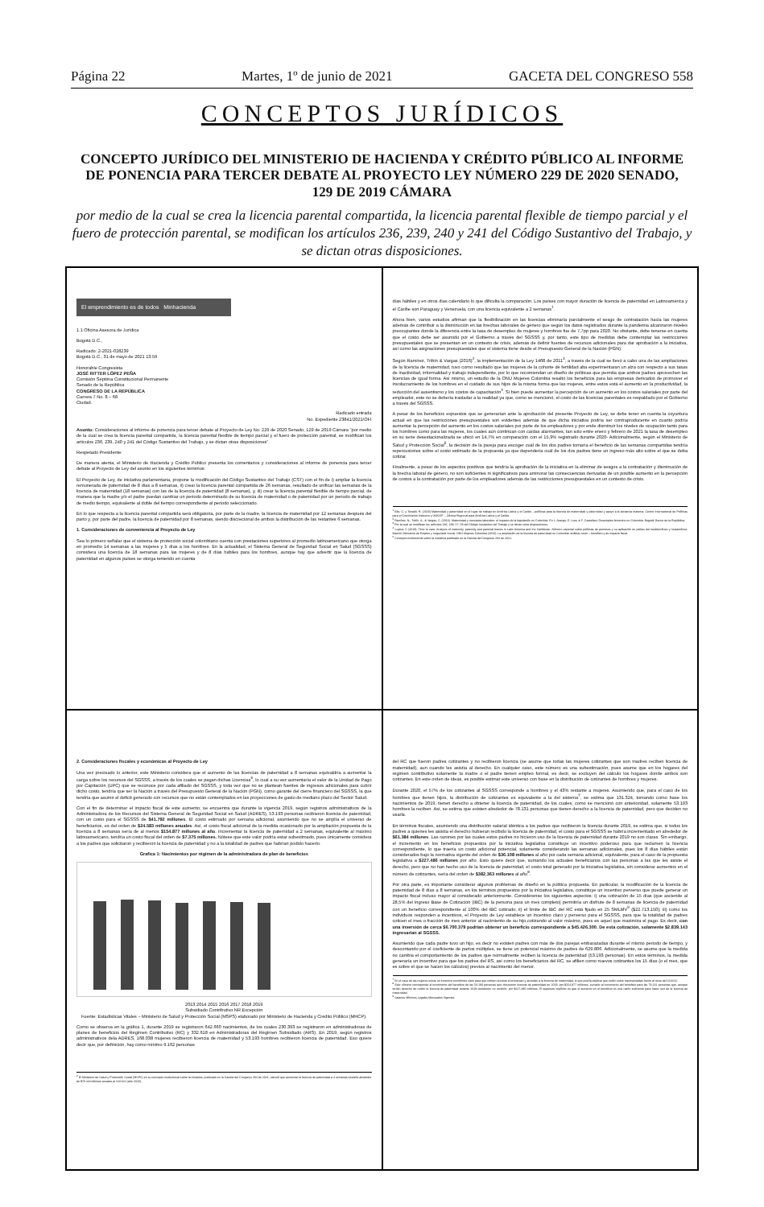Página 22 Martes, 1º de junio de 2021 GACETA DEL CONGRESO 558
CONCEPTOS JURÍDICOS
CONCEPTO JURÍDICO DEL MINISTERIO DE HACIENDA Y CRÉDITO PÚBLICO AL INFORME DE PONENCIA PARA TERCER DEBATE AL PROYECTO LEY NÚMERO 229 DE 2020 SENADO, 129 DE 2019 CÁMARA
por medio de la cual se crea la licencia parental compartida, la licencia parental flexible de tiempo parcial y el fuero de protección parental, se modifican los artículos 236, 239, 240 y 241 del Código Sustantivo del Trabajo, y se dictan otras disposiciones.
El emprendimiento es de todos Minhacienda
1.1 Oficina Asesora de Jurídica
Bogotá D.C.,
Radicado: 2-2021-028239
Bogotá D.C., 31 de mayo de 2021 13:59
Honorable Congresista
JOSÉ RITTER LÓPEZ PEÑA
Comisión Séptima Constitucional Permanente
Senado de la República
CONGRESO DE LA REPÚBLICA
Carrera 7 No. 8 – 68
Ciudad.
Radicado entrada
No. Expediente 23841/2021/OFI
Asunto: Consideraciones al informe de ponencia para tercer debate al Proyecto de Ley No. 229 de 2020 Senado, 129 de 2019 Cámara "por medio de la cual se crea la licencia parental compartida, la licencia parental flexible de tiempo parcial y el fuero de protección parental, se modifican los artículos 236, 239, 240 y 241 del Código Sustantivo del Trabajo, y se dictan otras disposiciones".
Respetado Presidente:
De manera atenta, el Ministerio de Hacienda y Crédito Público presenta los comentarios y consideraciones al informe de ponencia para tercer debate al Proyecto de Ley del asunto en los siguientes términos:
El Proyecto de Ley, de iniciativa parlamentaria, propone la modificación del Código Sustantivo del Trabajo (CST) con el fin de i) ampliar la licencia remunerada de paternidad de 8 días a 8 semanas, ii) crear la licencia parental compartida de 26 semanas, resultado de unificar las semanas de la licencia de maternidad (18 semanas) con las de la licencia de paternidad (8 semanas), y, iii) crear la licencia parental flexible de tiempo parcial, de manera que la madre y/o el padre puedan cambiar un periodo determinado de su licencia de maternidad o de paternidad por un periodo de trabajo de medio tiempo, equivalente al doble del tiempo correspondiente al periodo seleccionado.
En lo que respecta a la licencia parental compartida será obligatoria, por parte de la madre, la licencia de maternidad por 12 semanas después del parto y, por parte del padre, la licencia de paternidad por 8 semanas, siendo discrecional de ambos la distribución de las restantes 6 semanas.
1. Consideraciones de conveniencia al Proyecto de Ley
Sea lo primero señalar que el sistema de protección social colombiano cuenta con prestaciones superiores al promedio latinoamericano que otorga en promedio 14 semanas a las mujeres y 5 días a los hombres. En la actualidad, el Sistema General de Seguridad Social en Salud (SGSSS) considera una licencia de 18 semanas para las mujeres y de 8 días hábiles para los hombres, aunque hay que advertir que la licencia de paternidad en algunos países se otorga teniendo en cuenta
días hábiles y en otros días calendario lo que dificulta la comparación. Los países con mayor duración de licencia de paternidad en Latinoamérica y el Caribe son Paraguay y Venezuela, con una licencia equivalente a 2 semanas<sup>1</sup>.
Ahora bien, varios estudios afirman que la flexibilización en las licencias eliminaría parcialmente el sesgo de contratación hacia las mujeres además de contribuir a la disminución en las brechas laborales de género que según los datos registrados durante la pandemia alcanzaron niveles preocupantes donde la diferencia entre la tasa de desempleo de mujeres y hombres fue de 7,7pp para 2020. No obstante, debe tenerse en cuenta que el costo debe ser asumido por el Gobierno a través del SGSSS y, por tanto, este tipo de medidas debe contemplar las restricciones presupuestales que se presentan en un contexto de crisis, además de definir fuentes de recursos adicionales para dar aprobación a la iniciativa, así como las asignaciones presupuestales que el sistema tiene desde el Presupuesto General de la Nación (PGN).
Según Ramírez, Tribín & Vargas (2016)<sup>2</sup>, la implementación de la Ley 1468 de 2011<sup>3</sup>, a través de la cual se llevó a cabo una de las ampliaciones de la licencia de maternidad, tuvo como resultado que las mujeres de la cohorte de fertilidad alta experimentaran un alza con respecto a sus tasas de inactividad, informalidad y trabajo independiente, por lo que recomiendan un diseño de políticas que permita que ambos padres aprovechen las licencias de igual forma. Así mismo, un estudio de la ONU Mujeres Colombia resaltó los beneficios para las empresas derivados de promover el involucramiento de los hombres en el cuidado de sus hijos de la misma forma que las mujeres, entre estos está el aumento en la productividad, la reducción del ausentismo y los costos de capacitación<sup>4</sup>. Si bien puede aumentar la percepción de un aumento en los costos salariales por parte del empleador, este no se debería trasladar a la realidad ya que, como se mencionó, el costo de las licencias parentales es respaldado por el Gobierno a través del SGSSS.
A pesar de los beneficios expuestos que se generarían ante la aprobación del presente Proyecto de Ley, se debe tener en cuenta la coyuntura actual en que las restricciones presupuestales son evidentes además de que dicha iniciativa podría ser contraproducente en cuanto podría aumentar la percepción del aumento en los costos salariales por parte de los empleadores y por ende disminuir los niveles de ocupación tanto para los hombres como para las mujeres, los cuales aún continúan con caídas alarmantes, tan solo entre enero y febrero de 2021 la tasa de desempleo en su serie desestacionalizada se ubicó en 14,7% en comparación con el 15,9% registrado durante 2020- Adicionalmente, según el Ministerio de Salud y Protección Social<sup>5</sup>, la decisión de la pareja para escoger cuál de los dos padres tomaría el beneficio de las semanas compartidas tendría repercusiones sobre el costo estimado de la propuesta ya que dependería cuál de los dos padres tiene un ingreso más alto sobre el que se deba cotizar.
Finalmente, a pesar de los aspectos positivos que tendría la aprobación de la iniciativa en la eliminar de sesgos a la contratación y disminución de la brecha laboral de género, no son suficientes ni significativos para aminorar las consecuencias derivadas de un posible aumento en la percepción de costos a la contratación por parte de los empleadores además de las restricciones presupuestales en un contexto de crisis.
<sup>1</sup> Bilo, C. y Tenaldi, R. (2020) Maternidad y paternidad en el lugar de trabajo en América Latina y el Caribe – políticas para la licencia de maternidad y paternidad y apoyo a la lactancia materna. Centro Internacional de Políticas para el Crecimiento Inclusivo y UNICEF – Oficina Regional para América Latina y el Caribe.
<sup>2</sup> Ramírez, N., Tribín, A., & Vargas, C. (2016). Maternidad y mercados laborales: el impacto de la legislación en Colombia. En L. Arango, E. Lora, & F. Castellani, Desempleo femenino en Colombia. Bogotá: Banco de la República.
<sup>3</sup> Por la cual se modifican los artículos 236, 239, 57, 58 del Código Sustantivo del Trabajo y se dictan otras disposiciones.
<sup>4</sup> Lupica, C (2018). Time to care. Analysis of maternity, paternity and parental leaves in Latin America and the Caribbean. Número especial sobre políticas de permisos y su aplicación en países del mediterráneo y Sudamérica. Madrid: Ministerio de Empleo y Seguridad Social. ONU Mujeres Colombia (2020). La ampliación de la licencia de paternidad en Colombia: análisis costo – beneficio y de impacto fiscal.
<sup>5</sup> Concepto institucional sobre la iniciativa publicado en la Gaceta del Congreso 284 de 2021.
2. Consideraciones fiscales y económicas al Proyecto de Ley
Una vez precisado lo anterior, este Ministerio considera que el aumento de las licencias de paternidad a 8 semanas equivaldría a aumentar la carga sobre los recursos del SGSSS, a través de los cuales se pagan dichas Licencias<sup>6</sup>, lo cual a su vez aumentaría el valor de la Unidad de Pago por Capitación (UPC) que se reconoce por cada afiliado del SGSSS, y toda vez que no se plantean fuentes de ingresos adicionales para cubrir dicho costo, tendría que ser la Nación a través del Presupuesto General de la Nación (PGN), como garante del cierre financiero del SGSSS, la que tendría que asumir el déficit generado con recursos que no están contemplados en las proyecciones de gasto de mediano plazo del Sector Salud.
Con el fin de determinar el impacto fiscal de este aumento, se encuentra que durante la vigencia 2019, según registros administrativos de la Administradora de los Recursos del Sistema General de Seguridad Social en Salud (ADRES), 53.193 personas recibieron licencia de paternidad, con un costo para el SGSSS de $41.792 millones. El costo estimado por semana adicional, asumiendo que no se amplía el universo de beneficiarios, es del orden de $24.583 millones anuales. Así, el costo fiscal adicional de la medida ocasionado por la ampliación propuesta de la licencia a 8 semanas sería de al menos $154.877 millones al año. Incrementar la licencia de paternidad a 2 semanas, equivalente al máximo latinoamericano, tendría un costo fiscal del orden de $7.375 millones. Nótese que este valor podría estar subestimado, pues únicamente considera a los padres que solicitaron y recibieron la licencia de paternidad y no a la totalidad de padres que habrían podido hacerlo.
Grafica 1: Nacimientos por régimen de la administradora de plan de beneficios
2013 2014 2015 2016 2017 2018 2019
Subsidiado Contributivo NR Excepción
Fuente: Estadísticas Vitales – Ministerio de Salud y Protección Social (MSPS) elaborado por Ministerio de Hacienda y Crédito Público (MHCP).
Como se observa en la gráfica 1, durante 2019 se registraron 642.660 nacimientos, de los cuales 230.393 se registraron en administradoras de planes de beneficios del Régimen Contributivo (RC) y 332.618 en Administradoras del Régimen Subsidiado (ARS). En 2019, según registros administrativos dela ADRES, 168.038 mujeres recibieron licencia de maternidad y 53.193 hombres recibieron licencia de paternidad. Eso quiere decir que, por definición, hay como mínimo 9.162 personas
<sup>6</sup> El Ministerio de Salud y Protección Social (MSPS) en su concepto institucional sobre la iniciativa, publicado en la Gaceta del Congreso 284 de 2021, calculó que aumentar la licencia de paternidad a 4 semanas costaría alrededor de $70 mil millones anuales al SGSSS (año 2020).
del RC que fueron padres cotizantes y no recibieron licencia (se asume que todas las mujeres cotizantes que son madres reciben licencia de maternidad), aun cuando les asistía al derecho. En cualquier caso, este número es una subestimación, pues asume que en los hogares del régimen contributivo solamente la madre o el padre tienen empleo formal, es decir, se excluyen del cálculo los hogares donde ambos son cotizantes. En este orden de ideas, es posible estimar este universo con base en la distribución de cotizantes de hombres y mujeres.
Durante 2020, el 57% de los cotizantes al SGSSS corresponde a hombres y el 43% restante a mujeres. Asumiendo que, para el caso de los hombres que tienen hijos, la distribución de cotizantes es equivalente a la del sistema<sup>7</sup>, se estima que 131.324, tomando como base los nacimientos de 2019, tienen derecho a obtener la licencia de paternidad, de los cuales, como se mencionó con anterioridad, solamente 53.193 hombres la reciben. Así, se estima que existen alrededor de 78.131 personas que tienen derecho a la licencia de paternidad, pero que deciden no usarla.
En términos fiscales, asumiendo una distribución salarial idéntica a los padres que recibieron la licencia durante 2019, se estima que, si todos los padres a quienes les asistía el derecho hubieran recibido la licencia de paternidad, el costo para el SGSSS se habría incrementado en alrededor de $61.384 millones. Las razones por las cuales estos padres no hicieron uso de la licencia de paternidad durante 2019 no son claras. Sin embargo, el incremento en los beneficios propuestos por la iniciativa legislativa constituye un incentivo poderoso para que reclamen la licencia correspondiente, lo que traería un costo adicional potencial, solamente considerando las semanas adicionales, pues los 8 días hábiles están considerados bajo la normativa vigente del orden de $36.108 millones al año por cada semana adicional, equivalente, para el caso de la propuesta legislativa a $227.486 millones por año. Esto quiere decir que, sumando los actuales beneficiarios con las personas a las que les asiste el derecho, pero que no han hecho uso de la licencia de paternidad, el costo total generado por la iniciativa legislativa, sin considerar aumentos en el número de cotizantes, sería del orden de $382.363 millones al año<sup>8</sup>.
Por otra parte, es importante considerar algunos problemas de diseño en la política propuesta. En particular, la modificación de la licencia de paternidad de 8 días a 8 semanas, en los términos propuestos por la iniciativa legislativa, constituye un incentivo perverso que puede generar un impacto fiscal incluso mayor al considerado anteriormente. Considérense los siguientes aspectos: i) una cotización de 15 días (que asciende al 28,5% del Ingreso Base de Cotización (IBC) de la persona para un mes completo) permitiría un disfrute de 8 semanas de licencia de paternidad con un beneficio correspondiente al 100% del IBC cotizado; ii) el límite de IBC del RC está fijado en 25 SMLMV<sup>9</sup> ($22.713.150); iii) como los individuos responden a incentivos, el Proyecto de Ley establece un incentivo claro y perverso para el SGSSS, para que la totalidad de padres coticen el mes o fracción de mes anterior al nacimiento de su hijo,cotizando al valor máximo, pues es aquel que maximiza el pago. Es decir, con una inversión de cerca $6.700.379 podrían obtener un beneficio correspondiente a $45.426.300. De esta cotización, solamente $2.839.143 ingresarían al SGSSS.
Asumiendo que cada padre tuvo un hijo, es decir no existen padres con más de dos parejas embarazadas durante el mismo periodo de tiempo, y descontando por el coeficiente de partos múltiples, se tiene un potencial máximo de padres de 629.806. Adicionalmente, se asume que la medida no cambia el comportamiento de los padres que normalmente reciben la licencia de paternidad (53.193 personas). En estos términos, la medida generaría un incentivo para que los padres del RS, así como los beneficiarios del RC, se afilien como nuevos cotizantes los 15 días (o el mes, que es sobre el que se hacen los cálculos) previos al nacimiento del menor.
<sup>7</sup> En el caso de las mujeres existe un incentivo económico claro para que coticen durante el embarazo y accedan a la licencia de maternidad, lo que podría explicar que estén sobre representadas frente al resto del SGSSS.
<sup>8</sup> Este número corresponde al incremento del beneficio de las 53.193 personas que obtuvieron licencia de paternidad en 2019, por $154.877 millones, sumado al incremento del beneficio para las 78.131 personas que, aunque tenían derecho de recibir la licencia de paternidad durante 2019 decidieron no recibirlo, por $227.486 millones. El supuesto implícito es que el aumento en el beneficio es una razón suficiente para hacer uso de la licencia de maternidad.
<sup>9</sup> Salarios Mínimos Legales Mensuales Vigentes